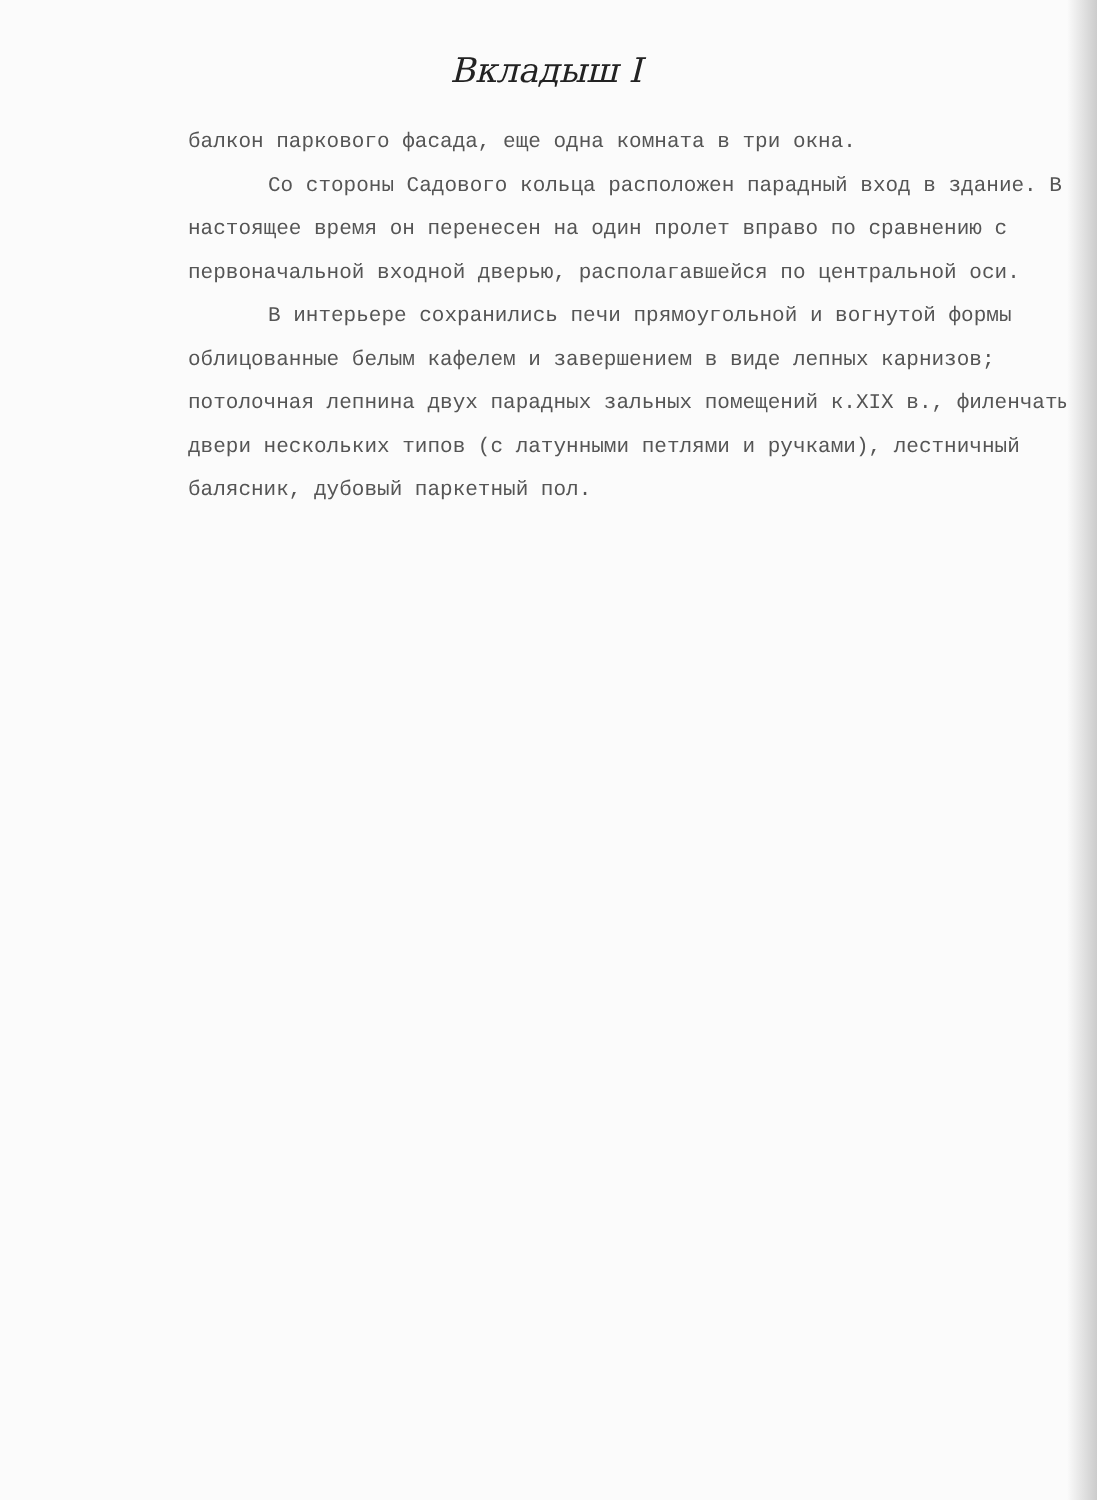Вкладыш I
балкон паркового фасада, еще одна комната в три окна.
Со стороны Садового кольца расположен парадный вход в здание. В настоящее время он перенесен на один пролет вправо по сравнению с первоначальной входной дверью, располагавшейся по центральной оси.
В интерьере сохранились печи прямоугольной и вогнутой формы облицованные белым кафелем и завершением в виде лепных карнизов; потолочная лепнина двух парадных зальных помещений к.XIX в., филенчатые двери нескольких типов (с латунными петлями и ручками), лестничный балясник, дубовый паркетный пол.